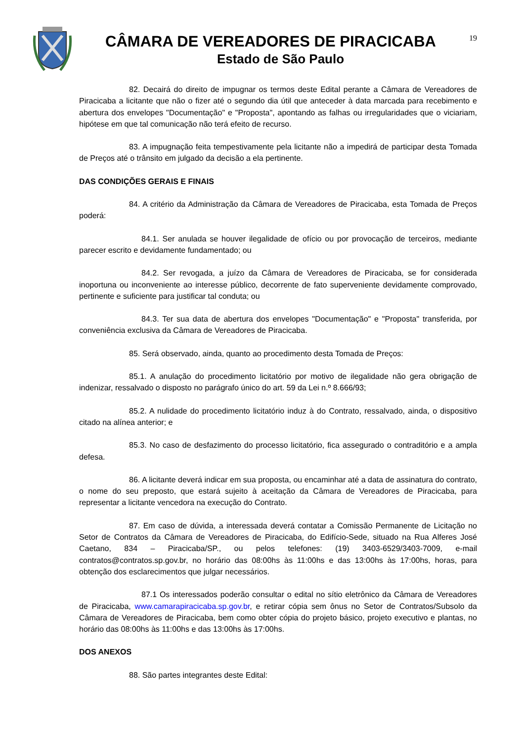CÂMARA DE VEREADORES DE PIRACICABA
Estado de São Paulo
19
82. Decairá do direito de impugnar os termos deste Edital perante a Câmara de Vereadores de Piracicaba a licitante que não o fizer até o segundo dia útil que anteceder à data marcada para recebimento e abertura dos envelopes "Documentação" e "Proposta", apontando as falhas ou irregularidades que o viciariam, hipótese em que tal comunicação não terá efeito de recurso.
83. A impugnação feita tempestivamente pela licitante não a impedirá de participar desta Tomada de Preços até o trânsito em julgado da decisão a ela pertinente.
DAS CONDIÇÕES GERAIS E FINAIS
84. A critério da Administração da Câmara de Vereadores de Piracicaba, esta Tomada de Preços poderá:
84.1. Ser anulada se houver ilegalidade de ofício ou por provocação de terceiros, mediante parecer escrito e devidamente fundamentado; ou
84.2. Ser revogada, a juízo da Câmara de Vereadores de Piracicaba, se for considerada inoportuna ou inconveniente ao interesse público, decorrente de fato superveniente devidamente comprovado, pertinente e suficiente para justificar tal conduta; ou
84.3. Ter sua data de abertura dos envelopes "Documentação" e "Proposta" transferida, por conveniência exclusiva da Câmara de Vereadores de Piracicaba.
85. Será observado, ainda, quanto ao procedimento desta Tomada de Preços:
85.1. A anulação do procedimento licitatório por motivo de ilegalidade não gera obrigação de indenizar, ressalvado o disposto no parágrafo único do art. 59 da Lei n.º 8.666/93;
85.2. A nulidade do procedimento licitatório induz à do Contrato, ressalvado, ainda, o dispositivo citado na alínea anterior; e
85.3. No caso de desfazimento do processo licitatório, fica assegurado o contraditório e a ampla defesa.
86. A licitante deverá indicar em sua proposta, ou encaminhar até a data de assinatura do contrato, o nome do seu preposto, que estará sujeito à aceitação da Câmara de Vereadores de Piracicaba, para representar a licitante vencedora na execução do Contrato.
87. Em caso de dúvida, a interessada deverá contatar a Comissão Permanente de Licitação no Setor de Contratos da Câmara de Vereadores de Piracicaba, do Edifício-Sede, situado na Rua Alferes José Caetano, 834 – Piracicaba/SP., ou pelos telefones: (19) 3403-6529/3403-7009, e-mail contratos@contratos.sp.gov.br, no horário das 08:00hs às 11:00hs e das 13:00hs às 17:00hs, horas, para obtenção dos esclarecimentos que julgar necessários.
87.1 Os interessados poderão consultar o edital no sítio eletrônico da Câmara de Vereadores de Piracicaba, www.camarapiracicaba.sp.gov.br, e retirar cópia sem ônus no Setor de Contratos/Subsolo da Câmara de Vereadores de Piracicaba, bem como obter cópia do projeto básico, projeto executivo e plantas, no horário das 08:00hs às 11:00hs e das 13:00hs às 17:00hs.
DOS ANEXOS
88. São partes integrantes deste Edital: